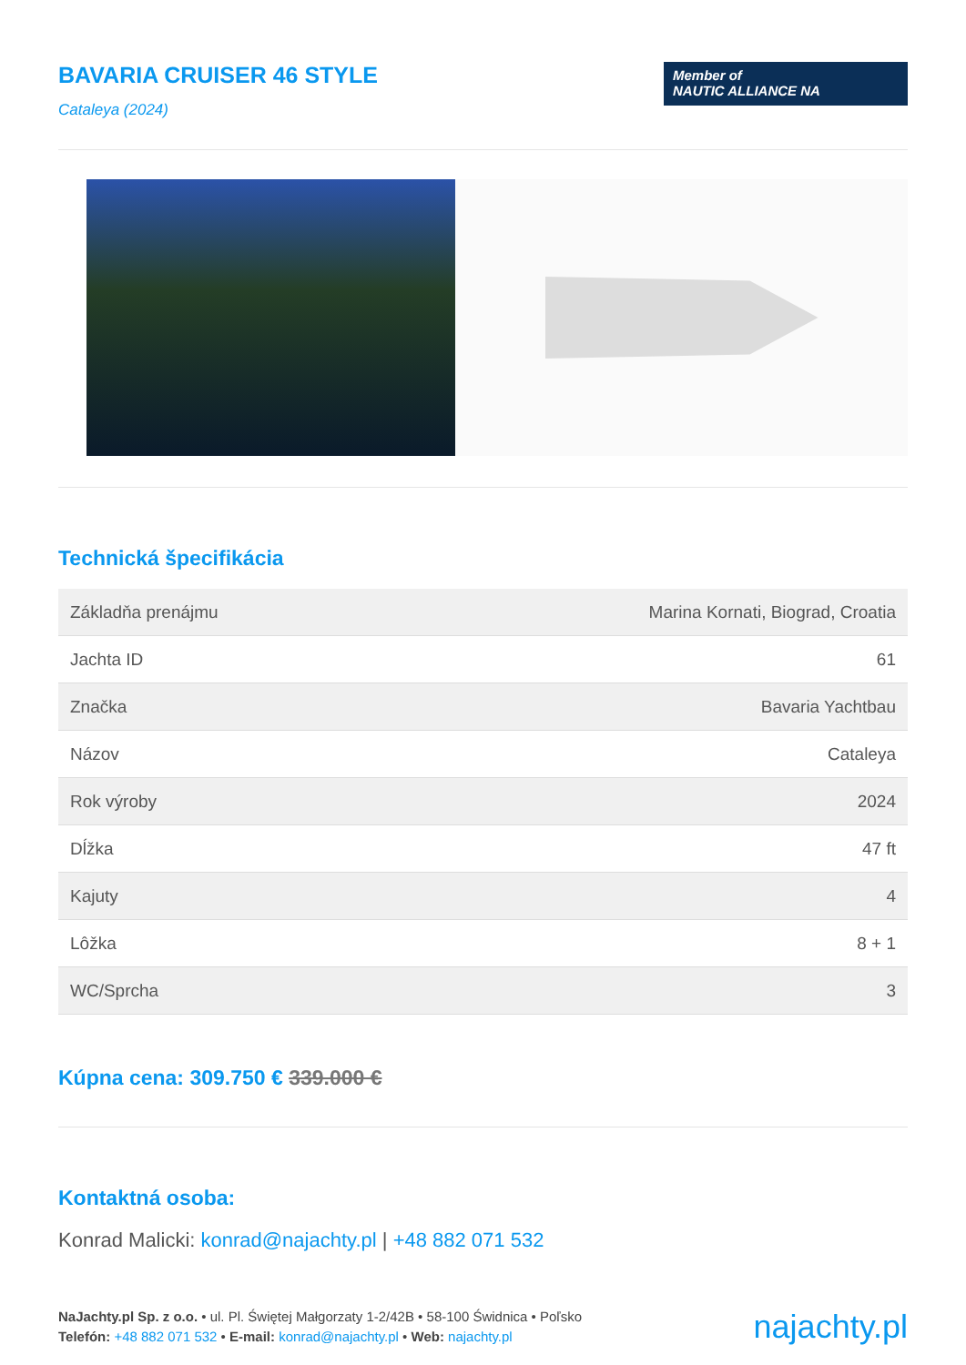BAVARIA CRUISER 46 STYLE
Cataleya (2024)
Member of
NAUTIC ALLIANCE NA
Technická špecifikácia
| Základňa prenájmu | Marina Kornati, Biograd, Croatia |
| Jachta ID | 61 |
| Značka | Bavaria Yachtbau |
| Názov | Cataleya |
| Rok výroby | 2024 |
| Dĺžka | 47 ft |
| Kajuty | 4 |
| Lôžka | 8 + 1 |
| WC/Sprcha | 3 |
Kúpna cena: 309.750 € 339.000 €
Kontaktná osoba:
Konrad Malicki: konrad@najachty.pl | +48 882 071 532
NaJachty.pl Sp. z o.o. • ul. Pl. Świętej Małgorzaty 1-2/42B • 58-100 Świdnica • Poľsko
Telefón: +48 882 071 532 • E-mail: konrad@najachty.pl • Web: najachty.pl
najachty.pl